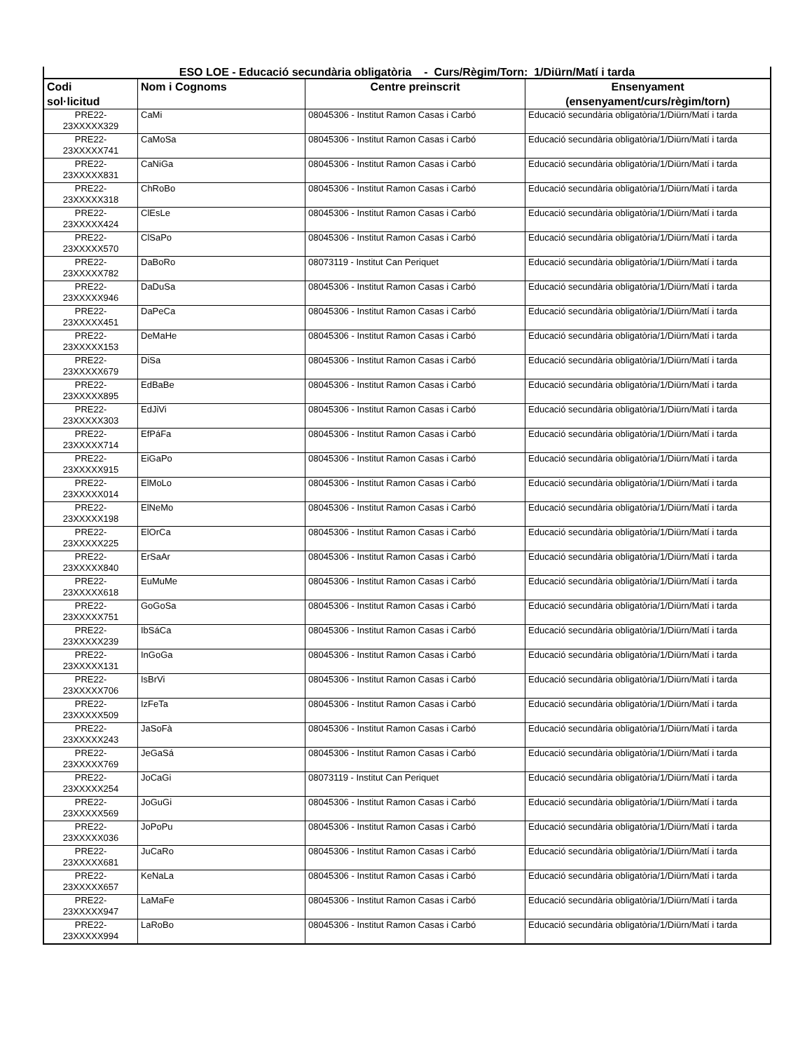| ESO LOE - Educació secundària obligatòria - Curs/Règim/Torn: 1/Diürn/Matí i tarda | | | |
| --- | --- | --- | --- |
| Codi sol·licitud | Nom i Cognoms | Centre preinscrit | Ensenyament (ensenyament/curs/règim/torn) |
| PRE22- 23XXXXX329 | CaMi | 08045306 - Institut Ramon Casas i Carbó | Educació secundària obligatòria/1/Diürn/Matí i tarda |
| PRE22- 23XXXXX741 | CaMoSa | 08045306 - Institut Ramon Casas i Carbó | Educació secundària obligatòria/1/Diürn/Matí i tarda |
| PRE22- 23XXXXX831 | CaNiGa | 08045306 - Institut Ramon Casas i Carbó | Educació secundària obligatòria/1/Diürn/Matí i tarda |
| PRE22- 23XXXXX318 | ChRoBo | 08045306 - Institut Ramon Casas i Carbó | Educació secundària obligatòria/1/Diürn/Matí i tarda |
| PRE22- 23XXXXX424 | ClEsLe | 08045306 - Institut Ramon Casas i Carbó | Educació secundària obligatòria/1/Diürn/Matí i tarda |
| PRE22- 23XXXXX570 | ClSaPo | 08045306 - Institut Ramon Casas i Carbó | Educació secundària obligatòria/1/Diürn/Matí i tarda |
| PRE22- 23XXXXX782 | DaBoRo | 08073119 - Institut Can Periquet | Educació secundària obligatòria/1/Diürn/Matí i tarda |
| PRE22- 23XXXXX946 | DaDuSa | 08045306 - Institut Ramon Casas i Carbó | Educació secundària obligatòria/1/Diürn/Matí i tarda |
| PRE22- 23XXXXX451 | DaPeCa | 08045306 - Institut Ramon Casas i Carbó | Educació secundària obligatòria/1/Diürn/Matí i tarda |
| PRE22- 23XXXXX153 | DeMaHe | 08045306 - Institut Ramon Casas i Carbó | Educació secundària obligatòria/1/Diürn/Matí i tarda |
| PRE22- 23XXXXX679 | DiSa | 08045306 - Institut Ramon Casas i Carbó | Educació secundària obligatòria/1/Diürn/Matí i tarda |
| PRE22- 23XXXXX895 | EdBaBe | 08045306 - Institut Ramon Casas i Carbó | Educació secundària obligatòria/1/Diürn/Matí i tarda |
| PRE22- 23XXXXX303 | EdJiVi | 08045306 - Institut Ramon Casas i Carbó | Educació secundària obligatòria/1/Diürn/Matí i tarda |
| PRE22- 23XXXXX714 | EfPáFa | 08045306 - Institut Ramon Casas i Carbó | Educació secundària obligatòria/1/Diürn/Matí i tarda |
| PRE22- 23XXXXX915 | EiGaPo | 08045306 - Institut Ramon Casas i Carbó | Educació secundària obligatòria/1/Diürn/Matí i tarda |
| PRE22- 23XXXXX014 | ElMoLo | 08045306 - Institut Ramon Casas i Carbó | Educació secundària obligatòria/1/Diürn/Matí i tarda |
| PRE22- 23XXXXX198 | ElNeMo | 08045306 - Institut Ramon Casas i Carbó | Educació secundària obligatòria/1/Diürn/Matí i tarda |
| PRE22- 23XXXXX225 | ElOrCa | 08045306 - Institut Ramon Casas i Carbó | Educació secundària obligatòria/1/Diürn/Matí i tarda |
| PRE22- 23XXXXX840 | ErSaAr | 08045306 - Institut Ramon Casas i Carbó | Educació secundària obligatòria/1/Diürn/Matí i tarda |
| PRE22- 23XXXXX618 | EuMuMe | 08045306 - Institut Ramon Casas i Carbó | Educació secundària obligatòria/1/Diürn/Matí i tarda |
| PRE22- 23XXXXX751 | GoGoSa | 08045306 - Institut Ramon Casas i Carbó | Educació secundària obligatòria/1/Diürn/Matí i tarda |
| PRE22- 23XXXXX239 | IbSáCa | 08045306 - Institut Ramon Casas i Carbó | Educació secundària obligatòria/1/Diürn/Matí i tarda |
| PRE22- 23XXXXX131 | InGoGa | 08045306 - Institut Ramon Casas i Carbó | Educació secundària obligatòria/1/Diürn/Matí i tarda |
| PRE22- 23XXXXX706 | IsBrVi | 08045306 - Institut Ramon Casas i Carbó | Educació secundària obligatòria/1/Diürn/Matí i tarda |
| PRE22- 23XXXXX509 | IzFeTa | 08045306 - Institut Ramon Casas i Carbó | Educació secundària obligatòria/1/Diürn/Matí i tarda |
| PRE22- 23XXXXX243 | JaSoFà | 08045306 - Institut Ramon Casas i Carbó | Educació secundària obligatòria/1/Diürn/Matí i tarda |
| PRE22- 23XXXXX769 | JeGaSá | 08045306 - Institut Ramon Casas i Carbó | Educació secundària obligatòria/1/Diürn/Matí i tarda |
| PRE22- 23XXXXX254 | JoCaGi | 08073119 - Institut Can Periquet | Educació secundària obligatòria/1/Diürn/Matí i tarda |
| PRE22- 23XXXXX569 | JoGuGi | 08045306 - Institut Ramon Casas i Carbó | Educació secundària obligatòria/1/Diürn/Matí i tarda |
| PRE22- 23XXXXX036 | JoPoPu | 08045306 - Institut Ramon Casas i Carbó | Educació secundària obligatòria/1/Diürn/Matí i tarda |
| PRE22- 23XXXXX681 | JuCaRo | 08045306 - Institut Ramon Casas i Carbó | Educació secundària obligatòria/1/Diürn/Matí i tarda |
| PRE22- 23XXXXX657 | KeNaLa | 08045306 - Institut Ramon Casas i Carbó | Educació secundària obligatòria/1/Diürn/Matí i tarda |
| PRE22- 23XXXXX947 | LaMaFe | 08045306 - Institut Ramon Casas i Carbó | Educació secundària obligatòria/1/Diürn/Matí i tarda |
| PRE22- 23XXXXX994 | LaRoBo | 08045306 - Institut Ramon Casas i Carbó | Educació secundària obligatòria/1/Diürn/Matí i tarda |